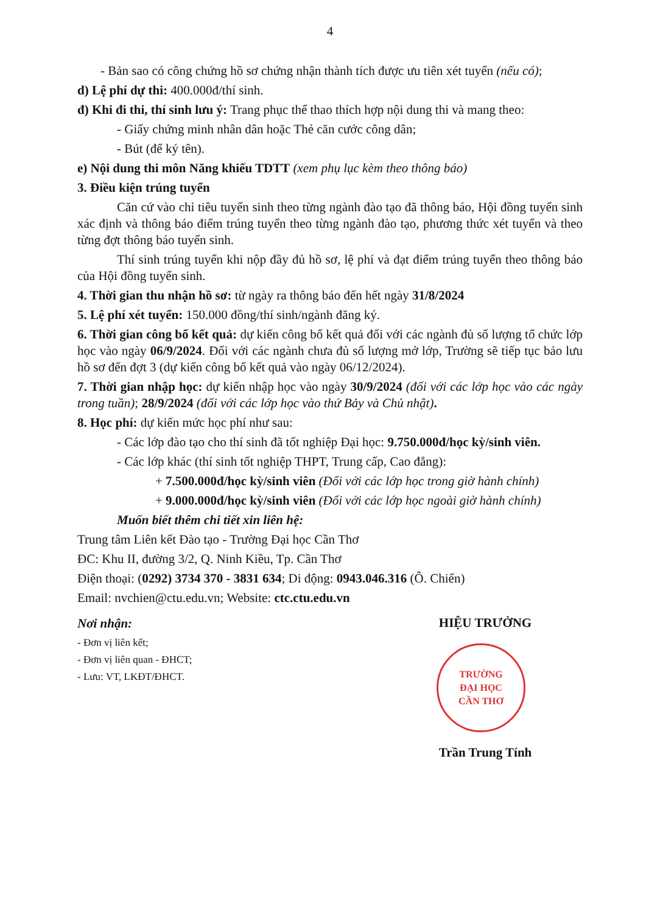4
- Bản sao có công chứng hồ sơ chứng nhận thành tích được ưu tiên xét tuyển (nếu có);
d) Lệ phí dự thi: 400.000đ/thí sinh.
đ) Khi đi thi, thí sinh lưu ý: Trang phục thể thao thích hợp nội dung thi và mang theo:
- Giấy chứng minh nhân dân hoặc Thẻ căn cước công dân;
- Bút (để ký tên).
e) Nội dung thi môn Năng khiếu TDTT (xem phụ lục kèm theo thông báo)
3. Điều kiện trúng tuyển
Căn cứ vào chỉ tiêu tuyển sinh theo từng ngành đào tạo đã thông báo, Hội đồng tuyển sinh xác định và thông báo điểm trúng tuyển theo từng ngành đào tạo, phương thức xét tuyển và theo từng đợt thông báo tuyển sinh.
Thí sinh trúng tuyển khi nộp đầy đủ hồ sơ, lệ phí và đạt điểm trúng tuyển theo thông báo của Hội đồng tuyển sinh.
4. Thời gian thu nhận hồ sơ: từ ngày ra thông báo đến hết ngày 31/8/2024
5. Lệ phí xét tuyển: 150.000 đồng/thí sinh/ngành đăng ký.
6. Thời gian công bố kết quả: dự kiến công bố kết quả đối với các ngành đủ số lượng tổ chức lớp học vào ngày 06/9/2024. Đối với các ngành chưa đủ số lượng mở lớp, Trường sẽ tiếp tục bảo lưu hồ sơ đến đợt 3 (dự kiến công bố kết quả vào ngày 06/12/2024).
7. Thời gian nhập học: dự kiến nhập học vào ngày 30/9/2024 (đối với các lớp học vào các ngày trong tuần); 28/9/2024 (đối với các lớp học vào thứ Bảy và Chủ nhật).
8. Học phí: dự kiến mức học phí như sau:
- Các lớp đào tạo cho thí sinh đã tốt nghiệp Đại học: 9.750.000đ/học kỳ/sinh viên.
- Các lớp khác (thí sinh tốt nghiệp THPT, Trung cấp, Cao đẳng):
+ 7.500.000đ/học kỳ/sinh viên (Đối với các lớp học trong giờ hành chính)
+ 9.000.000đ/học kỳ/sinh viên (Đối với các lớp học ngoài giờ hành chính)
Muốn biết thêm chi tiết xin liên hệ:
Trung tâm Liên kết Đào tạo - Trường Đại học Cần Thơ
ĐC: Khu II, đường 3/2, Q. Ninh Kiều, Tp. Cần Thơ
Điện thoại: (0292) 3734 370 - 3831 634; Di động: 0943.046.316 (Ô. Chiến)
Email: nvchien@ctu.edu.vn; Website: ctc.ctu.edu.vn
Nơi nhận:
- Đơn vị liên kết;
- Đơn vị liên quan - ĐHCT;
- Lưu: VT, LKĐT/ĐHCT.
HIỆU TRƯỞNG
TRƯỜNG
ĐẠI HỌC
CẦN THƠ
Trần Trung Tính